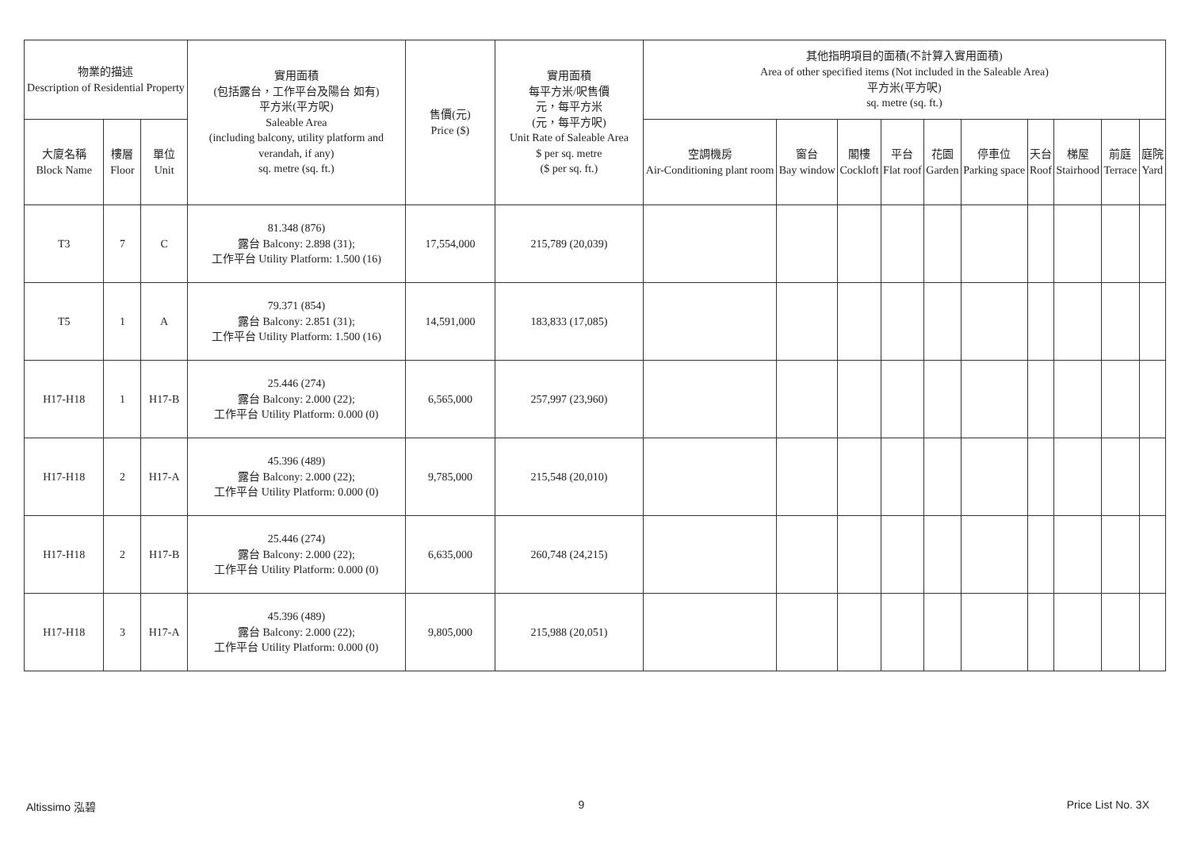| 物業的描述 Description of Residential Property | | | 實用面積 (包括露台，工作平台及陽台 如有) 平方米(平方呎) Saleable Area (including balcony, utility platform and verandah, if any) sq. metre (sq. ft.) | 售價(元) Price ($) | 實用面積 每平方米/呎售價 元，每平方米 (元，每平方呎) Unit Rate of Saleable Area $ per sq. metre ($ per sq. ft.) | 其他指明項目的面積(不計算入實用面積) Area of other specified items (Not included in the Saleable Area) 平方米(平方呎) sq. metre (sq. ft.) | | | | | | | | | |
| --- | --- | --- | --- | --- | --- | --- | --- | --- | --- | --- | --- | --- | --- | --- | --- |
| 大廈名稱 Block Name | 樓層 Floor | 單位 Unit | | | | 空調機房 Air-Conditioning plant room | 窗台 Bay window | 閣樓 Cockloft | 平台 Flat roof | 花園 Garden | 停車位 Parking space | 天台 Roof | 梯屋 Stairhood | 前庭 Terrace | 庭院 Yard |
| T3 | 7 | C | 81.348 (876) 露台 Balcony: 2.898 (31); 工作平台 Utility Platform: 1.500 (16) | 17,554,000 | 215,789 (20,039) | | | | | | | | | | |
| T5 | 1 | A | 79.371 (854) 露台 Balcony: 2.851 (31); 工作平台 Utility Platform: 1.500 (16) | 14,591,000 | 183,833 (17,085) | | | | | | | | | | |
| H17-H18 | 1 | H17-B | 25.446 (274) 露台 Balcony: 2.000 (22); 工作平台 Utility Platform: 0.000 (0) | 6,565,000 | 257,997 (23,960) | | | | | | | | | | |
| H17-H18 | 2 | H17-A | 45.396 (489) 露台 Balcony: 2.000 (22); 工作平台 Utility Platform: 0.000 (0) | 9,785,000 | 215,548 (20,010) | | | | | | | | | | |
| H17-H18 | 2 | H17-B | 25.446 (274) 露台 Balcony: 2.000 (22); 工作平台 Utility Platform: 0.000 (0) | 6,635,000 | 260,748 (24,215) | | | | | | | | | | |
| H17-H18 | 3 | H17-A | 45.396 (489) 露台 Balcony: 2.000 (22); 工作平台 Utility Platform: 0.000 (0) | 9,805,000 | 215,988 (20,051) | | | | | | | | | | |
Altissimo 泓碧 9 Price List No. 3X